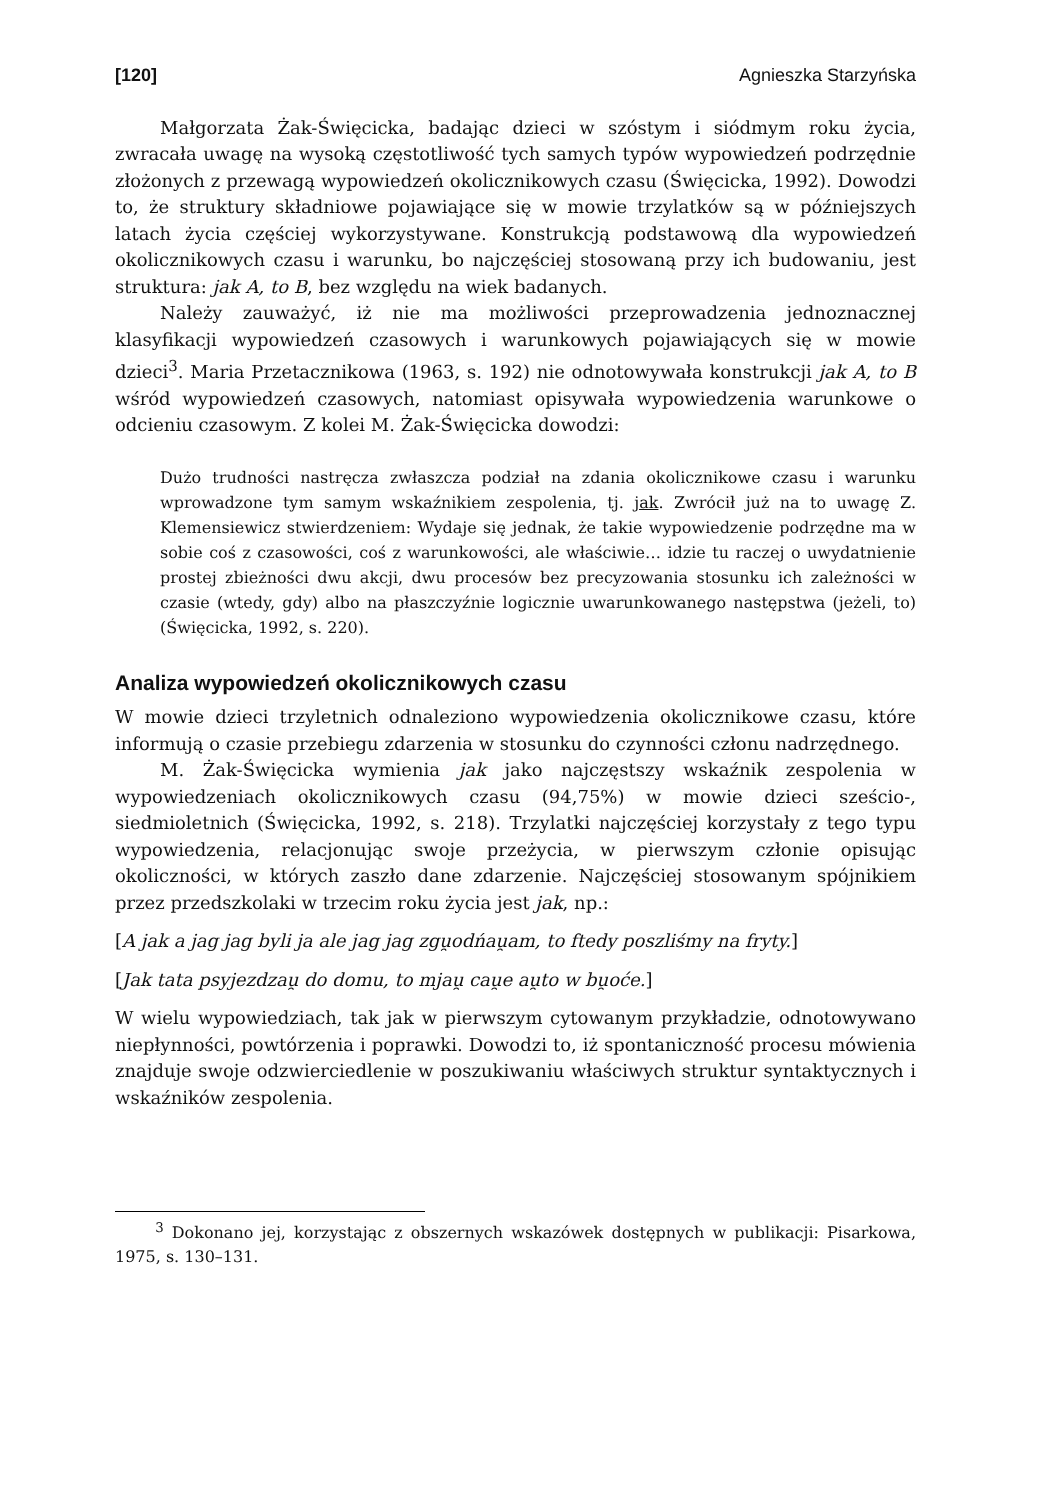[120] Agnieszka Starzyńska
Małgorzata Żak-Święcicka, badając dzieci w szóstym i siódmym roku życia, zwracała uwagę na wysoką częstotliwość tych samych typów wypowiedzeń podrzędnie złożonych z przewagą wypowiedzeń okolicznikowych czasu (Święcicka, 1992). Dowodzi to, że struktury składniowe pojawiające się w mowie trzylatków są w późniejszych latach życia częściej wykorzystywane. Konstrukcją podstawową dla wypowiedzeń okolicznikowych czasu i warunku, bo najczęściej stosowaną przy ich budowaniu, jest struktura: jak A, to B, bez względu na wiek badanych.
Należy zauważyć, iż nie ma możliwości przeprowadzenia jednoznacznej klasyfikacji wypowiedzeń czasowych i warunkowych pojawiających się w mowie dzieci<sup>3</sup>. Maria Przetacznikowa (1963, s. 192) nie odnotowywała konstrukcji jak A, to B wśród wypowiedzeń czasowych, natomiast opisywała wypowiedzenia warunkowe o odcieniu czasowym. Z kolei M. Żak-Święcicka dowodzi:
Dużo trudności nastręcza zwłaszcza podział na zdania okolicznikowe czasu i warunku wprowadzone tym samym wskaźnikiem zespolenia, tj. jak. Zwrócił już na to uwagę Z. Klemensiewicz stwierdzeniem: Wydaje się jednak, że takie wypowiedzenie podrzędne ma w sobie coś z czasowości, coś z warunkowości, ale właściwie… idzie tu raczej o uwydatnienie prostej zbieżności dwu akcji, dwu procesów bez precyzowania stosunku ich zależności w czasie (wtedy, gdy) albo na płaszczyźnie logicznie uwarunkowanego następstwa (jeżeli, to) (Święcicka, 1992, s. 220).
Analiza wypowiedzeń okolicznikowych czasu
W mowie dzieci trzyletnich odnaleziono wypowiedzenia okolicznikowe czasu, które informują o czasie przebiegu zdarzenia w stosunku do czynności członu nadrzędnego.
M. Żak-Święcicka wymienia jak jako najczęstszy wskaźnik zespolenia w wypowiedzeniach okolicznikowych czasu (94,75%) w mowie dzieci sześcio-, siedmioletnich (Święcicka, 1992, s. 218). Trzylatki najczęściej korzystały z tego typu wypowiedzenia, relacjonując swoje przeżycia, w pierwszym członie opisując okoliczności, w których zaszło dane zdarzenie. Najczęściej stosowanym spójnikiem przez przedszkolaki w trzecim roku życia jest jak, np.:
[A jak a jag jag byli ja ale jag jag zgu̯odńau̯am, to ftedy poszliśmy na fryty.]
[Jak tata psyjezdzau̯ do domu, to mjau̯ cau̯e au̯to w bu̯oće.]
W wielu wypowiedziach, tak jak w pierwszym cytowanym przykładzie, odnotowywano niepłynności, powtórzenia i poprawki. Dowodzi to, iż spontaniczność procesu mówienia znajduje swoje odzwierciedlenie w poszukiwaniu właściwych struktur syntaktycznych i wskaźników zespolenia.
   <sup>3</sup> Dokonano jej, korzystając z obszernych wskazówek dostępnych w publikacji: Pisarkowa, 1975, s. 130–131.